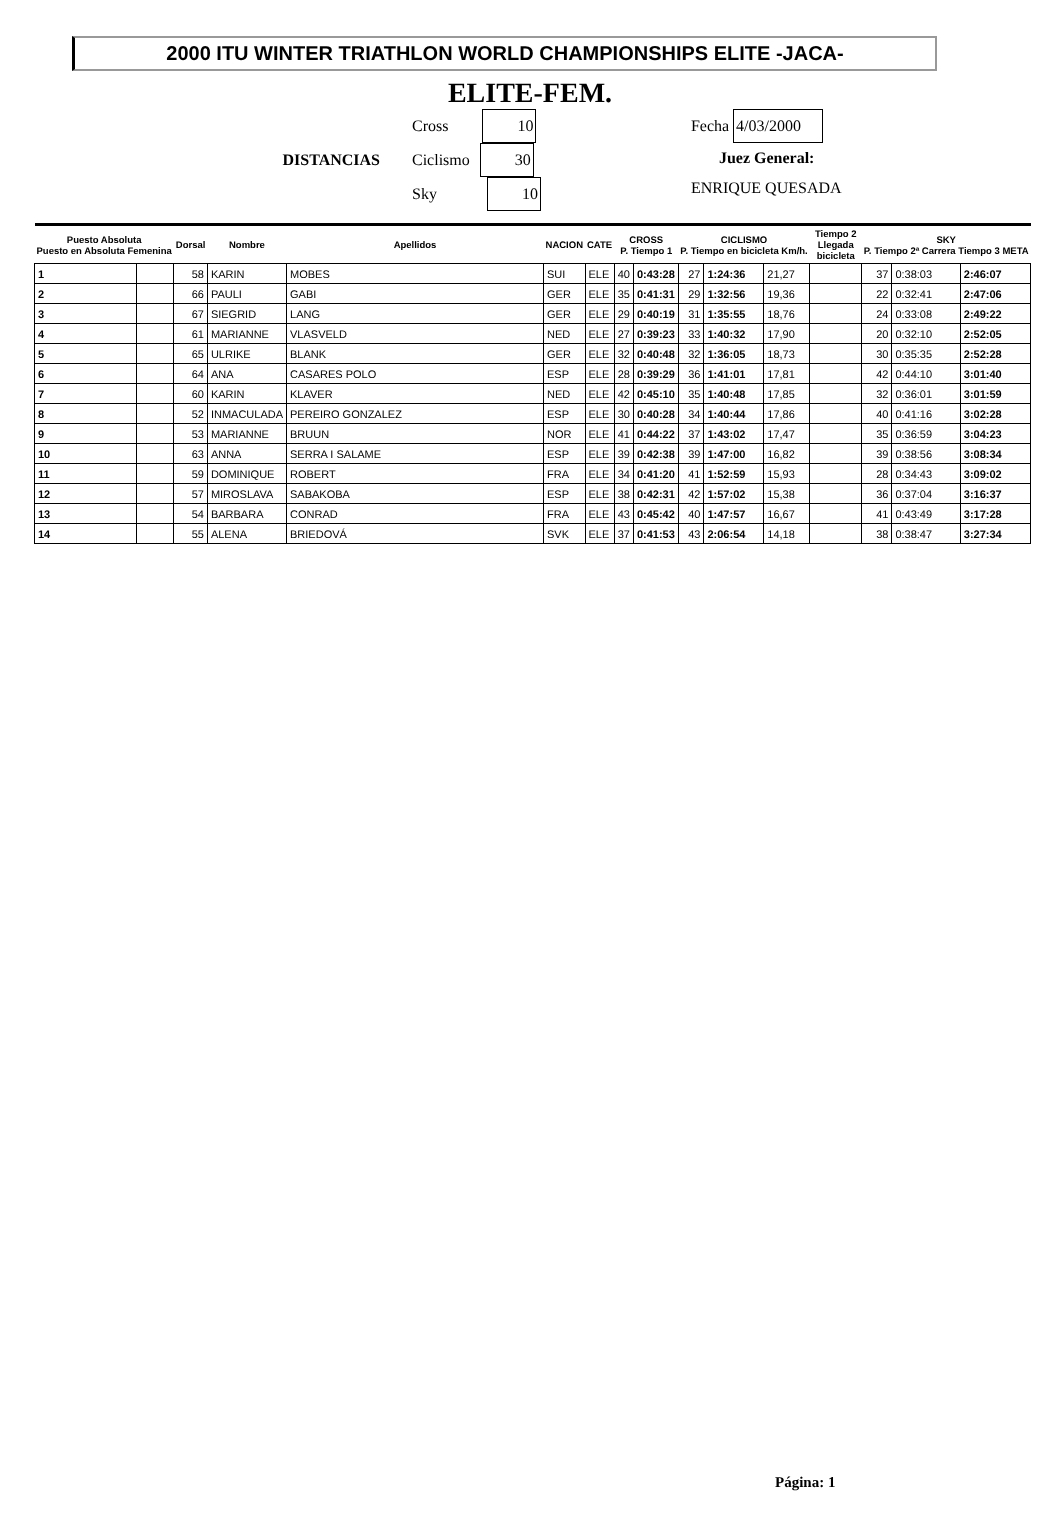2000 ITU WINTER TRIATHLON WORLD CHAMPIONSHIPS ELITE -JACA-
ELITE-FEM.
DISTANCIAS
Cross 10
Ciclismo 30
Sky 10
Fecha 4/03/2000
Juez General:
ENRIQUE QUESADA
| Puesto Absoluta Puesto en Absoluta Femenina | | Dorsal | Nombre | Apellidos | NACION | CATE | CROSS P. Tiempo 1 | | CICLISMO P. Tiempo en bicicleta Km/h. | | | Tiempo 2 Llegada bicicleta | SKY P. Tiempo 2ª Carrera Tiempo 3 META | | |
| --- | --- | --- | --- | --- | --- | --- | --- | --- | --- | --- | --- | --- | --- | --- | --- |
| 1 | | 58 | KARIN | MOBES | SUI | ELE | 40 | 0:43:28 | 27 | 1:24:36 | 21,27 | | 37 | 0:38:03 | 2:46:07 |
| 2 | | 66 | PAULI | GABI | GER | ELE | 35 | 0:41:31 | 29 | 1:32:56 | 19,36 | | 22 | 0:32:41 | 2:47:06 |
| 3 | | 67 | SIEGRID | LANG | GER | ELE | 29 | 0:40:19 | 31 | 1:35:55 | 18,76 | | 24 | 0:33:08 | 2:49:22 |
| 4 | | 61 | MARIANNE | VLASVELD | NED | ELE | 27 | 0:39:23 | 33 | 1:40:32 | 17,90 | | 20 | 0:32:10 | 2:52:05 |
| 5 | | 65 | ULRIKE | BLANK | GER | ELE | 32 | 0:40:48 | 32 | 1:36:05 | 18,73 | | 30 | 0:35:35 | 2:52:28 |
| 6 | | 64 | ANA | CASARES POLO | ESP | ELE | 28 | 0:39:29 | 36 | 1:41:01 | 17,81 | | 42 | 0:44:10 | 3:01:40 |
| 7 | | 60 | KARIN | KLAVER | NED | ELE | 42 | 0:45:10 | 35 | 1:40:48 | 17,85 | | 32 | 0:36:01 | 3:01:59 |
| 8 | | 52 | INMACULADA | PEREIRO GONZALEZ | ESP | ELE | 30 | 0:40:28 | 34 | 1:40:44 | 17,86 | | 40 | 0:41:16 | 3:02:28 |
| 9 | | 53 | MARIANNE | BRUUN | NOR | ELE | 41 | 0:44:22 | 37 | 1:43:02 | 17,47 | | 35 | 0:36:59 | 3:04:23 |
| 10 | | 63 | ANNA | SERRA I SALAME | ESP | ELE | 39 | 0:42:38 | 39 | 1:47:00 | 16,82 | | 39 | 0:38:56 | 3:08:34 |
| 11 | | 59 | DOMINIQUE | ROBERT | FRA | ELE | 34 | 0:41:20 | 41 | 1:52:59 | 15,93 | | 28 | 0:34:43 | 3:09:02 |
| 12 | | 57 | MIROSLAVA | SABAKOBA | ESP | ELE | 38 | 0:42:31 | 42 | 1:57:02 | 15,38 | | 36 | 0:37:04 | 3:16:37 |
| 13 | | 54 | BARBARA | CONRAD | FRA | ELE | 43 | 0:45:42 | 40 | 1:47:57 | 16,67 | | 41 | 0:43:49 | 3:17:28 |
| 14 | | 55 | ALENA | BRIEDOVÁ | SVK | ELE | 37 | 0:41:53 | 43 | 2:06:54 | 14,18 | | 38 | 0:38:47 | 3:27:34 |
Página: 1